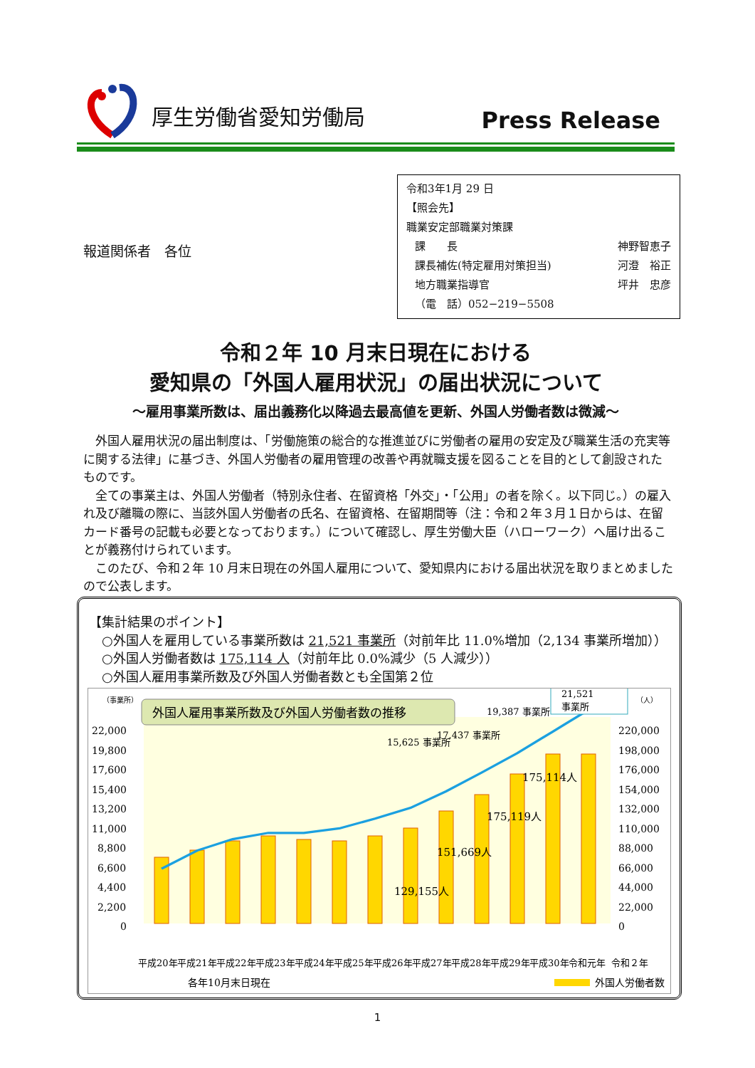厚生労働省愛知労働局 Press Release
報道関係者　各位
令和3年1月 29 日
【照会先】
職業安定部職業対策課
課　　長 神野智恵子
課長補佐(特定雇用対策担当) 河澄　裕正
地方職業指導官 坪井　忠彦
（電　話）052−219−5508
令和２年 10 月末日現在における
愛知県の「外国人雇用状況」の届出状況について
～雇用事業所数は、届出義務化以降過去最高値を更新、外国人労働者数は微減～
外国人雇用状況の届出制度は、「労働施策の総合的な推進並びに労働者の雇用の安定及び職業生活の充実等に関する法律」に基づき、外国人労働者の雇用管理の改善や再就職支援を図ることを目的として創設されたものです。
全ての事業主は、外国人労働者（特別永住者、在留資格「外交」・「公用」の者を除く。以下同じ。）の雇入れ及び離職の際に、当該外国人労働者の氏名、在留資格、在留期間等（注：令和２年３月１日からは、在留カード番号の記載も必要となっております。）について確認し、厚生労働大臣（ハローワーク）へ届け出ることが義務付けられています。
このたび、令和２年 10 月末日現在の外国人雇用について、愛知県内における届出状況を取りまとめましたので公表します。
【集計結果のポイント】
　○外国人を雇用している事業所数は 21,521 事業所（対前年比 11.0%増加（2,134 事業所増加））
　○外国人労働者数は 175,114 人（対前年比 0.0%減少（5 人減少））
　○外国人雇用事業所数及び外国人労働者数とも全国第２位
（事業所）
（人）
外国人雇用事業所数及び外国人労働者数の推移
22,000
19,800
17,600
15,400
13,200
11,000
8,800
6,600
4,400
2,200
0
220,000
198,000
176,000
154,000
132,000
110,000
88,000
66,000
44,000
22,000
0
21,521
事業所
19,387 事業所
17,437 事業所
15,625 事業所
175,114人
175,119人
151,669人
129,155人
平成20年
平成21年
平成22年
平成23年
平成24年
平成25年
平成26年
平成27年
平成28年
平成29年
平成30年
令和元年
令和２年
各年10月末日現在
外国人労働者数
1